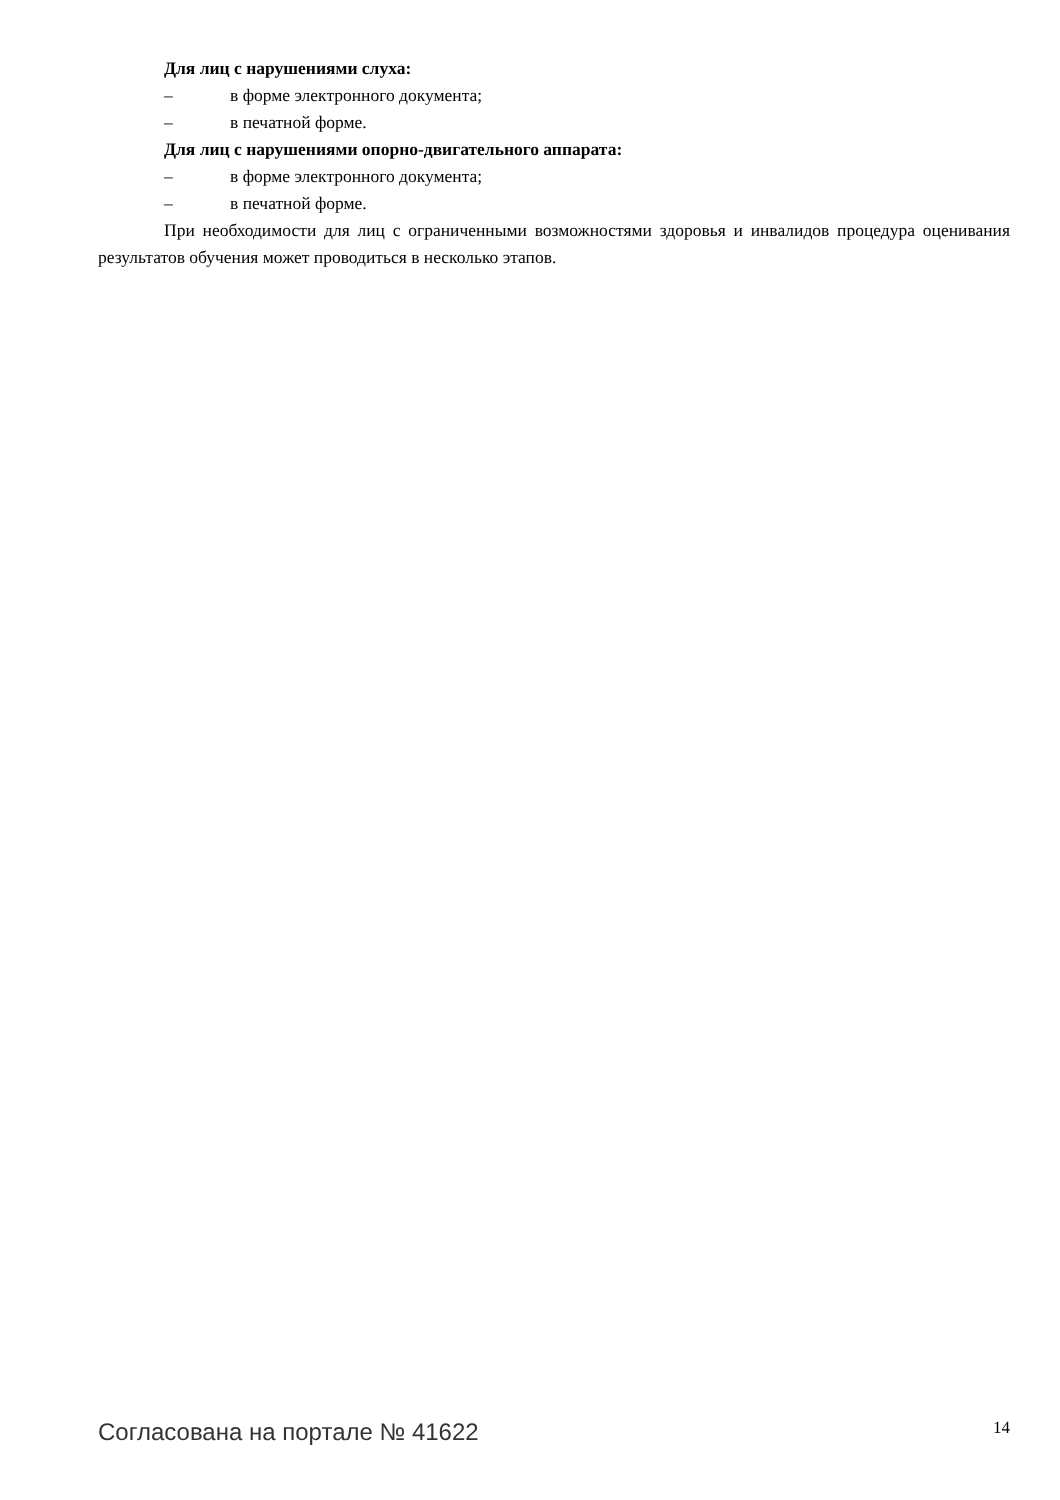Для лиц с нарушениями слуха:
– в форме электронного документа;
– в печатной форме.
Для лиц с нарушениями опорно-двигательного аппарата:
– в форме электронного документа;
– в печатной форме.
При необходимости для лиц с ограниченными возможностями здоровья и инвалидов процедура оценивания результатов обучения может проводиться в несколько этапов.
Согласована на портале № 41622 14